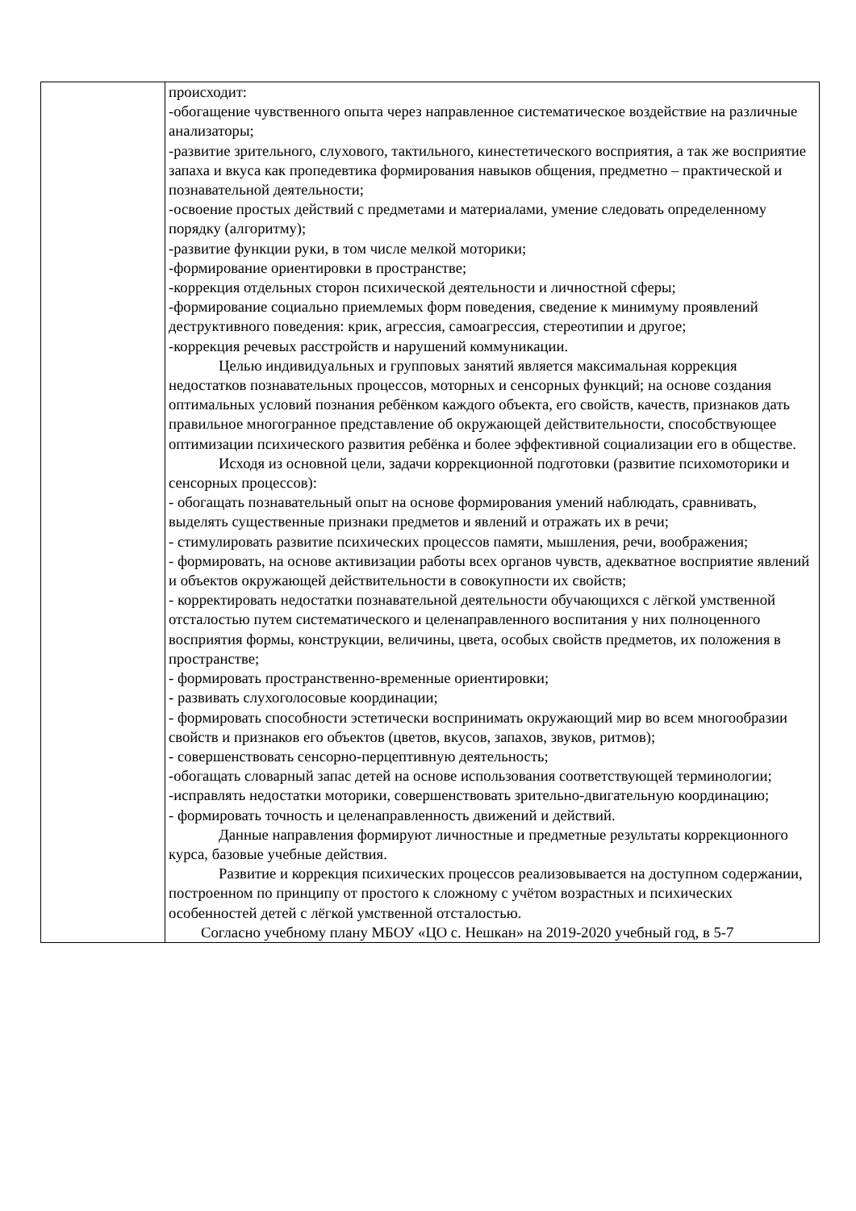| | происходит: -обогащение чувственного опыта через направленное систематическое воздействие на различные анализаторы; -развитие зрительного, слухового, тактильного, кинестетического восприятия, а так же восприятие запаха и вкуса как пропедевтика формирования навыков общения, предметно – практической и познавательной деятельности; -освоение простых действий с предметами и материалами, умение следовать определенному порядку (алгоритму); -развитие функции руки, в том числе мелкой моторики; -формирование ориентировки в пространстве; -коррекция отдельных сторон психической деятельности и личностной сферы; -формирование социально приемлемых форм поведения, сведение к минимуму проявлений деструктивного поведения: крик, агрессия, самоагрессия, стереотипии и другое; -коррекция речевых расстройств и нарушений коммуникации. Целью индивидуальных и групповых занятий является максимальная коррекция недостатков познавательных процессов, моторных и сенсорных функций; на основе создания оптимальных условий познания ребёнком каждого объекта, его свойств, качеств, признаков дать правильное многогранное представление об окружающей действительности, способствующее оптимизации психического развития ребёнка и более эффективной социализации его в обществе. Исходя из основной цели, задачи коррекционной подготовки (развитие психомоторики и сенсорных процессов): - обогащать познавательный опыт на основе формирования умений наблюдать, сравнивать, выделять существенные признаки предметов и явлений и отражать их в речи; - стимулировать развитие психических процессов памяти, мышления, речи, воображения; - формировать, на основе активизации работы всех органов чувств, адекватное восприятие явлений и объектов окружающей действительности в совокупности их свойств; - корректировать недостатки познавательной деятельности обучающихся с лёгкой умственной отсталостью путем систематического и целенаправленного воспитания у них полноценного восприятия формы, конструкции, величины, цвета, особых свойств предметов, их положения в пространстве; - формировать пространственно-временные ориентировки; - развивать слухоголосовые координации; - формировать способности эстетически воспринимать окружающий мир во всем многообразии свойств и признаков его объектов (цветов, вкусов, запахов, звуков, ритмов); - совершенствовать сенсорно-перцептивную деятельность; -обогащать словарный запас детей на основе использования соответствующей терминологии; -исправлять недостатки моторики, совершенствовать зрительно-двигательную координацию; - формировать точность и целенаправленность движений и действий. Данные направления формируют личностные и предметные результаты коррекционного курса, базовые учебные действия. Развитие и коррекция психических процессов реализовывается на доступном содержании, построенном по принципу от простого к сложному с учётом возрастных и психических особенностей детей с лёгкой умственной отсталостью. Согласно учебному плану МБОУ «ЦО с. Нешкан» на 2019-2020 учебный год, в 5-7 |